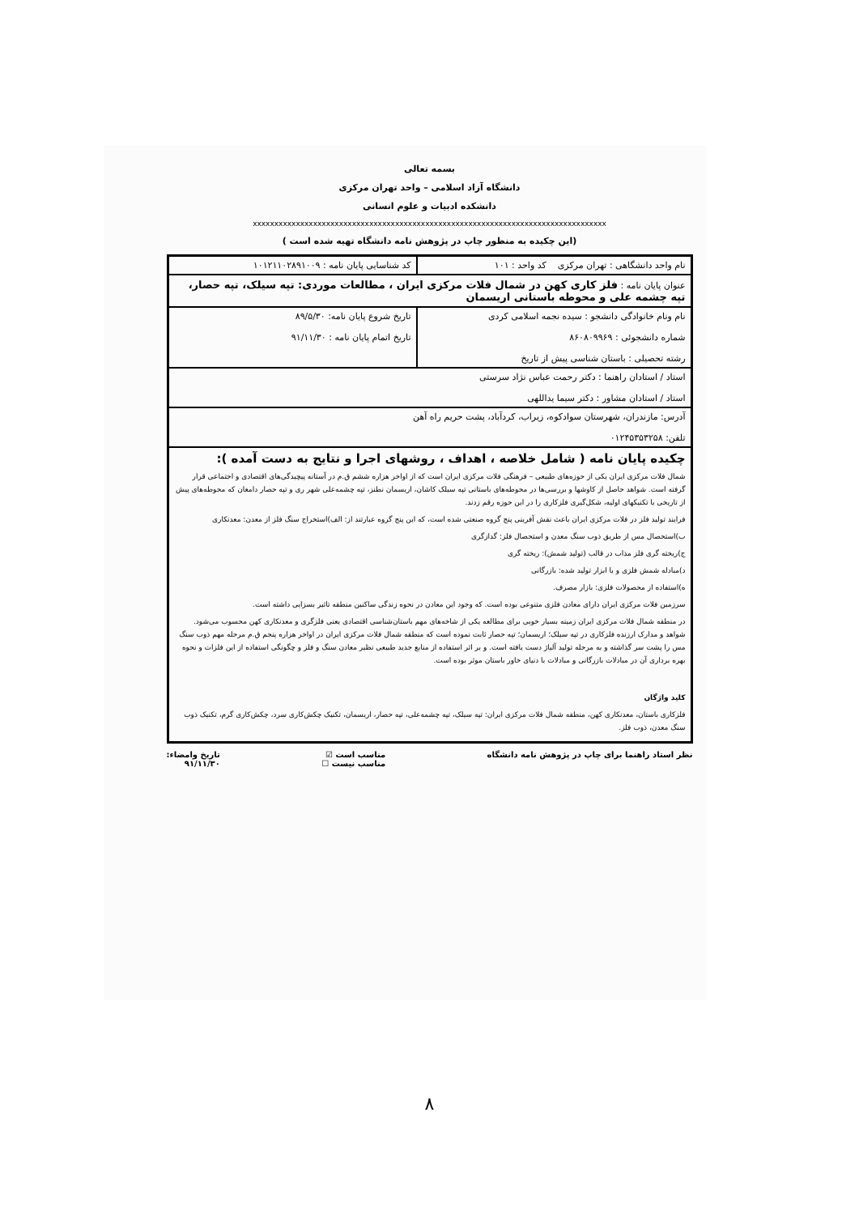بسمه تعالی
دانشگاه آزاد اسلامی – واحد تهران مرکزی
دانشکده ادبیات و علوم انسانی
xxxxxxxxxxxxxxxxxxxxxxxxxxxxxxxxxxxxxxxxxxxxxxxxxxxxxxxxxxxxxxxxxxxxxxxxxxxxxxxxxx
(این چکیده به منظور چاپ در پژوهش نامه دانشگاه تهیه شده است )
| نام واحد دانشگاهی : تهران مرکزی کد واحد : ۱۰۱ | کد شناسایی پایان نامه : ۱۰۱۲۱۱۰۲۸۹۱۰۰۹ |
| عنوان پایان نامه : فلز کاری کهن در شمال فلات مرکزی ایران ، مطالعات موردی: تپه سیلک، تپه حصار، تپه چشمه علی و محوطه باستانی اریسمان | |
| نام ونام خانوادگی دانشجو : سیده نجمه اسلامی کردی شماره دانشجوئی : ۸۶۰۸۰۹۹۶۹ رشته تحصیلی : باستان شناسی پیش از تاریخ | تاریخ شروع پایان نامه: ۸۹/۵/۳۰ تاریخ اتمام پایان نامه : ۹۱/۱۱/۳۰ |
| استاد / استادان راهنما : دکتر رحمت عباس نژاد سرستی استاد / استادان مشاور : دکتر سیما یداللهی | |
| آدرس: مازندران، شهرستان سوادکوه، زیراب، کردآباد، پشت حریم راه آهن تلفن: ۰۱۲۴۵۳۵۳۲۵۸ | |
| چکیده پایان نامه ( شامل خلاصه ، اهداف ، روشهای اجرا و نتایج به دست آمده ): شمال فلات مرکزی ایران یکی از حوزه‌های طبیعی – فرهنگی فلات مرکزی ایران است که از اواخر هزاره ششم ق.م در آستانه پیچیدگی‌های اقتصادی و اجتماعی قرار گرفته است. شواهد حاصل از کاوشها و بررسی‌ها در محوطه‌های باستانی تپه سیلک کاشان، اریسمان نطنز، تپه چشمه‌علی شهر ری و تپه حصار دامغان که محوطه‌های پیش از تاریخی با تکنیکهای اولیه، شکل‌گیری فلزکاری را در این حوزه رقم زدند. فرایند تولید فلز در فلات مرکزی ایران باعث نقش آفرینی پنج گروه صنعتی شده است، که این پنج گروه عبارتند از: الف)استخراج سنگ فلز از معدن: معدنکاری ب)استحصال مس از طریق ذوب سنگ معدن و استحصال فلز: گدازگری ج)ریخته گری فلز مذاب در قالب (تولید شمش): ریخته گری د)مبادله شمش فلزی و یا ابزار تولید شده: بازرگانی ه)استفاده از محصولات فلزی: بازار مصرف. سرزمین فلات مرکزی ایران دارای معادن فلزی متنوعی بوده است. که وجود این معادن در نحوه زندگی ساکنین منطقه تاثیر بسزایی داشته است. در منطقه شمال فلات مرکزی ایران زمینه بسیار خوبی برای مطالعه یکی از شاخه‌های مهم باستان‌شناسی اقتصادی یعنی فلزگری و معدنکاری کهن محسوب می‌شود. شواهد و مدارک ارزنده فلزکاری در تپه سیلک؛ اریسمان؛ تپه حصار ثابت نموده است که منطقه شمال فلات مرکزی ایران در اواخر هزاره پنجم ق.م مرحله مهم ذوب سنگ مس را پشت سر گذاشته و به مرحله تولید آلیاژ دست یافته است. و بر اثر استفاده از منابع جدید طبیعی نظیر معادن سنگ و فلز و چگونگی استفاده از این فلزات و نحوه بهره برداری آن در مبادلات بازرگانی و مبادلات با دنیای خاور باستان موثر بوده است. کلید واژگان فلزکاری باستان، معدنکاری کهن، منطقه شمال فلات مرکزی ایران: تپه سیلک، تپه چشمه‌علی، تپه حصار، اریسمان، تکنیک چکش‌کاری سرد، چکش‌کاری گرم، تکنیک ذوب سنگ معدن، ذوب فلز. | |
نظر استاد راهنما برای چاپ در پژوهش نامه دانشگاه مناسب است ☑
مناسب نیست ☐ تاریخ وامضاء:
۹۱/۱۱/۳۰
۸